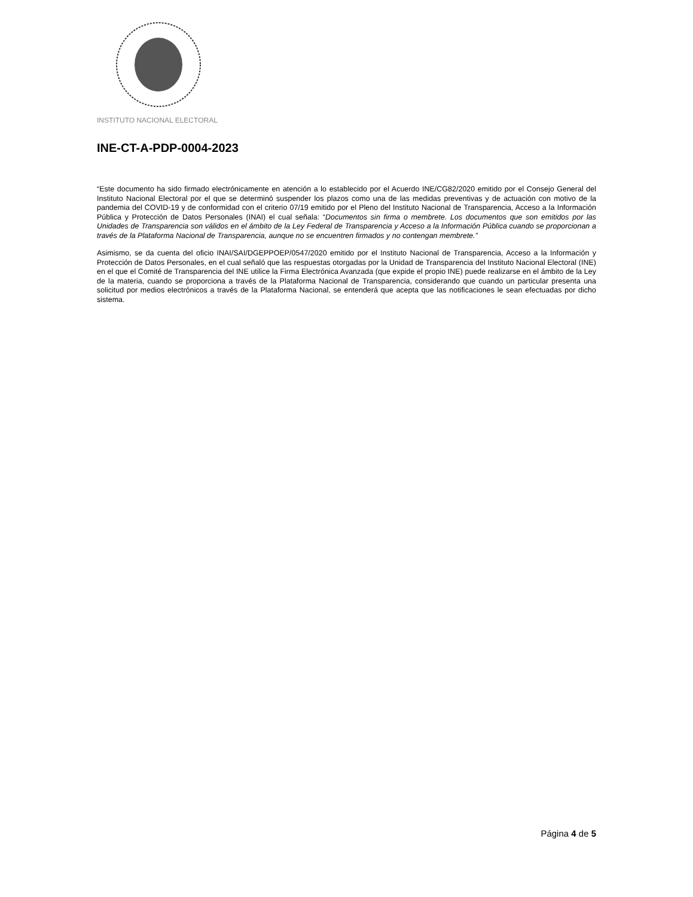INSTITUTO NACIONAL ELECTORAL
INE-CT-A-PDP-0004-2023
“Este documento ha sido firmado electrónicamente en atención a lo establecido por el Acuerdo INE/CG82/2020 emitido por el Consejo General del Instituto Nacional Electoral por el que se determinó suspender los plazos como una de las medidas preventivas y de actuación con motivo de la pandemia del COVID-19 y de conformidad con el criterio 07/19 emitido por el Pleno del Instituto Nacional de Transparencia, Acceso a la Información Pública y Protección de Datos Personales (INAI) el cual señala: “Documentos sin firma o membrete. Los documentos que son emitidos por las Unidades de Transparencia son válidos en el ámbito de la Ley Federal de Transparencia y Acceso a la Información Pública cuando se proporcionan a través de la Plataforma Nacional de Transparencia, aunque no se encuentren firmados y no contengan membrete.”
Asimismo, se da cuenta del oficio INAI/SAI/DGEPPOEP/0547/2020 emitido por el Instituto Nacional de Transparencia, Acceso a la Información y Protección de Datos Personales, en el cual señaló que las respuestas otorgadas por la Unidad de Transparencia del Instituto Nacional Electoral (INE) en el que el Comité de Transparencia del INE utilice la Firma Electrónica Avanzada (que expide el propio INE) puede realizarse en el ámbito de la Ley de la materia, cuando se proporciona a través de la Plataforma Nacional de Transparencia, considerando que cuando un particular presenta una solicitud por medios electrónicos a través de la Plataforma Nacional, se entenderá que acepta que las notificaciones le sean efectuadas por dicho sistema.
Página 4 de 5